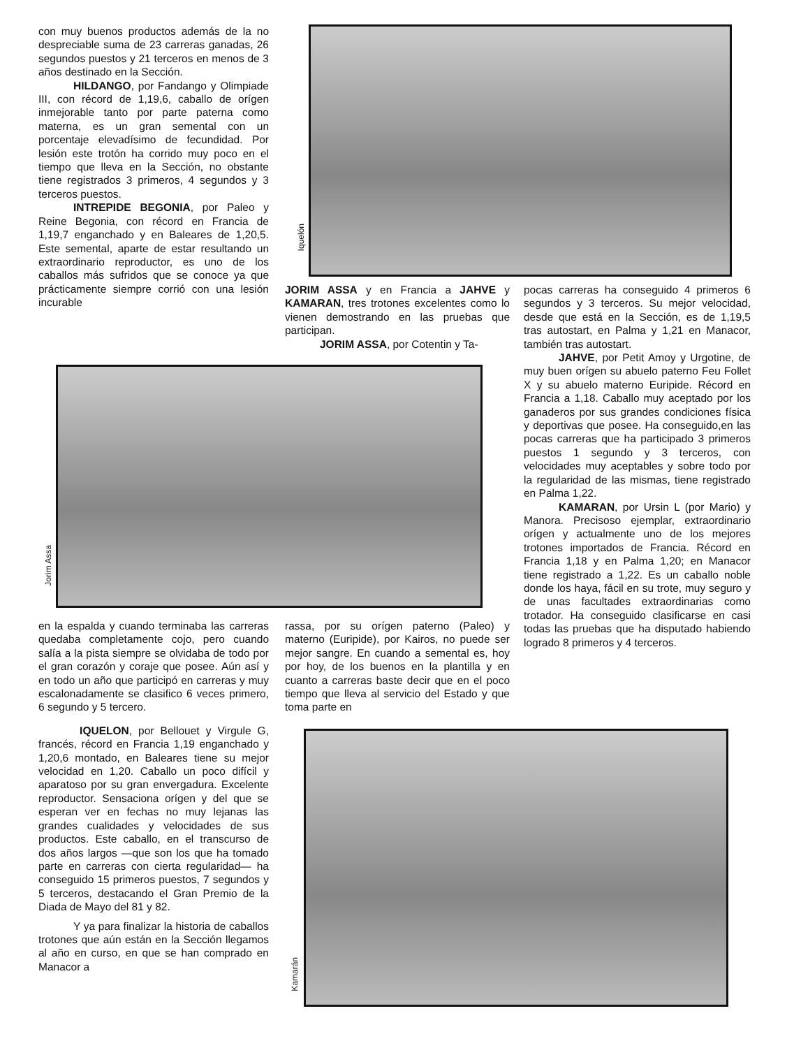con muy buenos productos además de la no despreciable suma de 23 carreras ganadas, 26 segundos puestos y 21 terceros en menos de 3 años destinado en la Sección.
HILDANGO, por Fandango y Olimpiade III, con récord de 1,19,6, caballo de orígen inmejorable tanto por parte paterna como materna, es un gran semental con un porcentaje elevadísimo de fecundidad. Por lesión este trotón ha corrido muy poco en el tiempo que lleva en la Sección, no obstante tiene registrados 3 primeros, 4 segundos y 3 terceros puestos.
INTREPIDE BEGONIA, por Paleo y Reine Begonia, con récord en Francia de 1,19,7 enganchado y en Baleares de 1,20,5. Este semental, aparte de estar resultando un extraordinario reproductor, es uno de los caballos más sufridos que se conoce ya que prácticamente siempre corrió con una lesión incurable
Iquelón
JORIM ASSA y en Francia a JAHVE y KAMARAN, tres trotones excelentes como lo vienen demostrando en las pruebas que participan.
JORIM ASSA, por Cotentin y Ta-
pocas carreras ha conseguido 4 primeros 6 segundos y 3 terceros. Su mejor velocidad, desde que está en la Sección, es de 1,19,5 tras autostart, en Palma y 1,21 en Manacor, también tras autostart.
JAHVE, por Petit Amoy y Urgotine, de muy buen orígen su abuelo paterno Feu Follet X y su abuelo materno Euripide. Récord en Francia a 1,18. Caballo muy aceptado por los ganaderos por sus grandes condiciones física y deportivas que posee. Ha conseguido,en las pocas carreras que ha participado 3 primeros puestos 1 segundo y 3 terceros, con velocidades muy aceptables y sobre todo por la regularidad de las mismas, tiene registrado en Palma 1,22.
KAMARAN, por Ursin L (por Mario) y Manora. Precisoso ejemplar, extraordinario orígen y actualmente uno de los mejores trotones importados de Francia. Récord en Francia 1,18 y en Palma 1,20; en Manacor tiene registrado a 1,22. Es un caballo noble donde los haya, fácil en su trote, muy seguro y de unas facultades extraordinarias como trotador. Ha conseguido clasificarse en casi todas las pruebas que ha disputado habiendo logrado 8 primeros y 4 terceros.
Jorim Assa
en la espalda y cuando terminaba las carreras quedaba completamente cojo, pero cuando salía a la pista siempre se olvidaba de todo por el gran corazón y coraje que posee. Aún así y en todo un año que participó en carreras y muy escalonadamente se clasifico 6 veces primero, 6 segundo y 5 tercero.
IQUELON, por Bellouet y Virgule G, francés, récord en Francia 1,19 enganchado y 1,20,6 montado, en Baleares tiene su mejor velocidad en 1,20. Caballo un poco difícil y aparatoso por su gran envergadura. Excelente reproductor. Sensaciona orígen y del que se esperan ver en fechas no muy lejanas las grandes cualidades y velocidades de sus productos. Este caballo, en el transcurso de dos años largos —que son los que ha tomado parte en carreras con cierta regularidad— ha conseguido 15 primeros puestos, 7 segundos y 5 terceros, destacando el Gran Premio de la Diada de Mayo del 81 y 82.
Y ya para finalizar la historia de caballos trotones que aún están en la Sección llegamos al año en curso, en que se han comprado en Manacor a
rassa, por su orígen paterno (Paleo) y materno (Euripide), por Kairos, no puede ser mejor sangre. En cuando a semental es, hoy por hoy, de los buenos en la plantilla y en cuanto a carreras baste decir que en el poco tiempo que lleva al servicio del Estado y que toma parte en
Kamarán